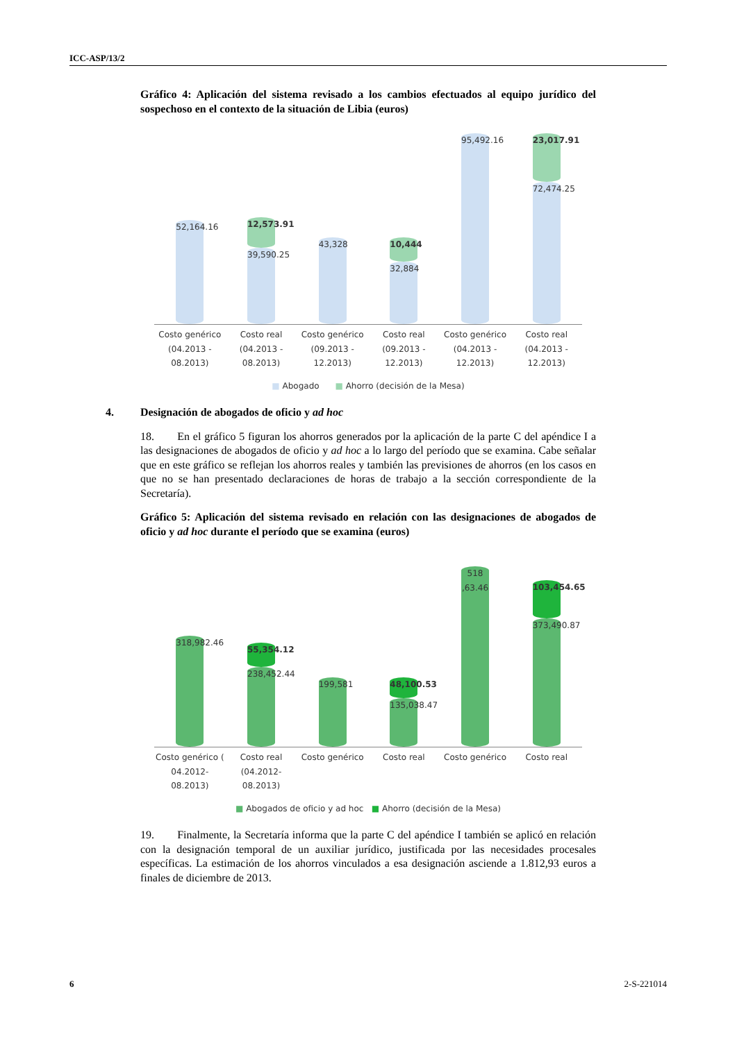ICC-ASP/13/2
Gráfico 4: Aplicación del sistema revisado a los cambios efectuados al equipo jurídico del sospechoso en el contexto de la situación de Libia (euros)
52,164.16
12,573.91
39,590.25
43,328
10,444
32,884
95,492.16
23,017.91
72,474.25
Costo genérico (04.2013 - 08.2013)
Costo real (04.2013 - 08.2013) Costo genérico (09.2013 - 12.2013)
Costo real (09.2013 - 12.2013) Costo genérico (04.2013 - 12.2013)
Costo real (04.2013 - 12.2013)
■ Abogado ■ Ahorro (decisión de la Mesa)
4. Designación de abogados de oficio y ad hoc
18. En el gráfico 5 figuran los ahorros generados por la aplicación de la parte C del apéndice I a las designaciones de abogados de oficio y ad hoc a lo largo del período que se examina. Cabe señalar que en este gráfico se reflejan los ahorros reales y también las previsiones de ahorros (en los casos en que no se han presentado declaraciones de horas de trabajo a la sección correspondiente de la Secretaría).
Gráfico 5: Aplicación del sistema revisado en relación con las designaciones de abogados de oficio y ad hoc durante el período que se examina (euros)
318,982.46
55,354.12
238,452.44
199,581
48,100.53
135,038.47
518 ,63.46
103,454.65
373,490.87
Costo genérico ( 04.2012- 08.2013)
Costo real (04.2012- 08.2013) Costo genérico Costo real Costo genérico Costo real
■ Abogados de oficio y ad hoc ■ Ahorro (decisión de la Mesa)
19. Finalmente, la Secretaría informa que la parte C del apéndice I también se aplicó en relación con la designación temporal de un auxiliar jurídico, justificada por las necesidades procesales específicas. La estimación de los ahorros vinculados a esa designación asciende a 1.812,93 euros a finales de diciembre de 2013.
6 2-S-221014